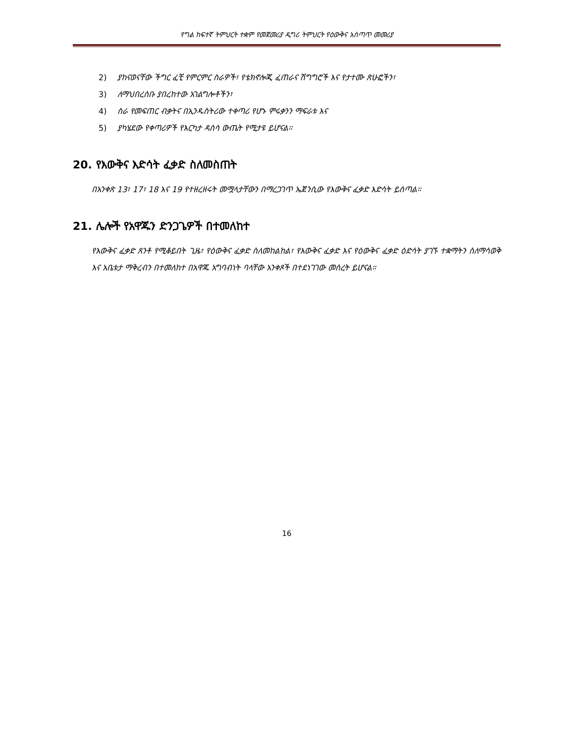የግል ከፍተኛ ትምህርት ተቋም የመጀመሪያ ዲግሪ ትምህርት የዕውቅና አሰጣጥ መመሪያ
2) ያከናወናቸው ችግር ፈቺ የምርምር ስራዎች፣ የቴክኖሎጂ ፈጠራና ሽግግሮች እና የታተሙ ጽሁፎችን፣
3) ለማህበረሰቡ ያበረከተው አገልግሎቶችን፣
4) ስራ የመፍጠር ብቃትና በኢንዱስትሪው ተቀጣሪ የሆኑ ምሩቃንን ማፍራቱ እና
5) ያካሄደው የቀጣሪዎች የእርካታ ዳሰሳ ውጤት የሚታዩ ይሆናል።
20. የእውቅና እድሳት ፈቃድ ስለመስጠት
በአንቀጽ 13፣ 17፣ 18 እና 19 የተዘረዘሩት መሟላታቸውን በማረጋገጥ ኤጀንሲው የእውቅና ፈቃድ እድሳት ይሰጣል።
21. ሌሎች የአዋጁን ድንጋጌዎች በተመለከተ
የእውቅና ፈቃድ ጸንቶ የሚቆይበት ጊዜ፣ የዕውቅና ፈቃድ ስለመከልከል፣ የእውቅና ፈቃድ እና የዕውቅና ፈቃድ ዕድሳት ያገኙ ተቋማትን ስለማሳወቅ እና አቤቱታ ማቅረብን በተመለከተ በአዋጁ አግባብነት ባላቸው አንቀጾች በተደነገገው መሰረት ይሆናል።
16